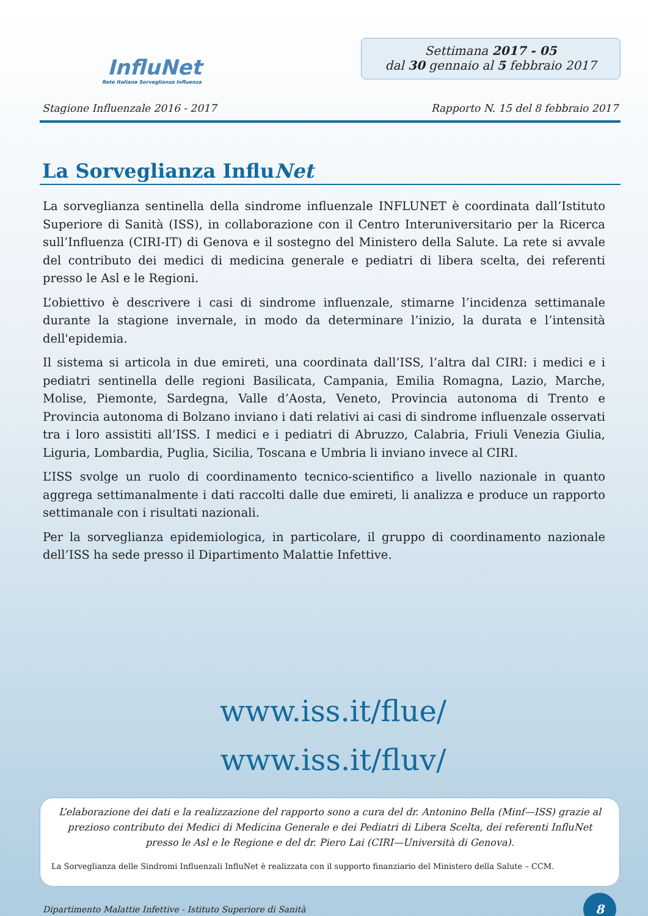InfluNet
Rete Italiana Sorveglianza Influenza
Settimana 2017 - 05
dal 30 gennaio al 5 febbraio 2017
Stagione Influenzale 2016 - 2017 Rapporto N. 15 del 8 febbraio 2017
La Sorveglianza InfluNet
La sorveglianza sentinella della sindrome influenzale INFLUNET è coordinata dall’Istituto Superiore di Sanità (ISS), in collaborazione con il Centro Interuniversitario per la Ricerca sull’Influenza (CIRI-IT) di Genova e il sostegno del Ministero della Salute. La rete si avvale del contributo dei medici di medicina generale e pediatri di libera scelta, dei referenti presso le Asl e le Regioni.
L’obiettivo è descrivere i casi di sindrome influenzale, stimarne l’incidenza settimanale durante la stagione invernale, in modo da determinare l’inizio, la durata e l’intensità dell'epidemia.
Il sistema si articola in due emireti, una coordinata dall’ISS, l’altra dal CIRI: i medici e i pediatri sentinella delle regioni Basilicata, Campania, Emilia Romagna, Lazio, Marche, Molise, Piemonte, Sardegna, Valle d’Aosta, Veneto, Provincia autonoma di Trento e Provincia autonoma di Bolzano inviano i dati relativi ai casi di sindrome influenzale osservati tra i loro assistiti all’ISS. I medici e i pediatri di Abruzzo, Calabria, Friuli Venezia Giulia, Liguria, Lombardia, Puglia, Sicilia, Toscana e Umbria li inviano invece al CIRI.
L’ISS svolge un ruolo di coordinamento tecnico-scientifico a livello nazionale in quanto aggrega settimanalmente i dati raccolti dalle due emireti, li analizza e produce un rapporto settimanale con i risultati nazionali.
Per la sorveglianza epidemiologica, in particolare, il gruppo di coordinamento nazionale dell’ISS ha sede presso il Dipartimento Malattie Infettive.
www.iss.it/flue/
www.iss.it/fluv/
L’elaborazione dei dati e la realizzazione del rapporto sono a cura del dr. Antonino Bella (Minf—ISS) grazie al prezioso contributo dei Medici di Medicina Generale e dei Pediatri di Libera Scelta, dei referenti InfluNet presso le Asl e le Regione e del dr. Piero Lai (CIRI—Università di Genova).
La Sorveglianza delle Sindromi Influenzali InfluNet è realizzata con il supporto finanziario del Ministero della Salute – CCM.
Dipartimento Malattie Infettive - Istituto Superiore di Sanità
8